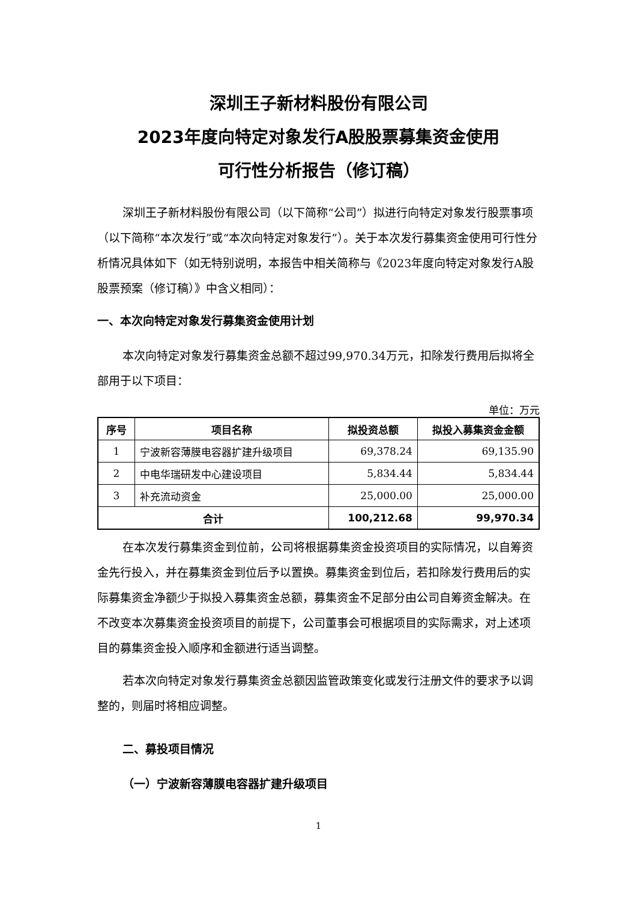深圳王子新材料股份有限公司
2023年度向特定对象发行A股股票募集资金使用
可行性分析报告（修订稿）
深圳王子新材料股份有限公司（以下简称“公司”）拟进行向特定对象发行股票事项（以下简称“本次发行”或“本次向特定对象发行”）。关于本次发行募集资金使用可行性分析情况具体如下（如无特别说明，本报告中相关简称与《2023年度向特定对象发行A股股票预案（修订稿）》中含义相同）：
一、本次向特定对象发行募集资金使用计划
本次向特定对象发行募集资金总额不超过99,970.34万元，扣除发行费用后拟将全部用于以下项目：
单位：万元
| 序号 | 项目名称 | 拟投资总额 | 拟投入募集资金金额 |
| --- | --- | --- | --- |
| 1 | 宁波新容薄膜电容器扩建升级项目 | 69,378.24 | 69,135.90 |
| 2 | 中电华瑞研发中心建设项目 | 5,834.44 | 5,834.44 |
| 3 | 补充流动资金 | 25,000.00 | 25,000.00 |
| 合计 | | 100,212.68 | 99,970.34 |
在本次发行募集资金到位前，公司将根据募集资金投资项目的实际情况，以自筹资金先行投入，并在募集资金到位后予以置换。募集资金到位后，若扣除发行费用后的实际募集资金净额少于拟投入募集资金总额，募集资金不足部分由公司自筹资金解决。在不改变本次募集资金投资项目的前提下，公司董事会可根据项目的实际需求，对上述项目的募集资金投入顺序和金额进行适当调整。
若本次向特定对象发行募集资金总额因监管政策变化或发行注册文件的要求予以调整的，则届时将相应调整。
二、募投项目情况
（一）宁波新容薄膜电容器扩建升级项目
1